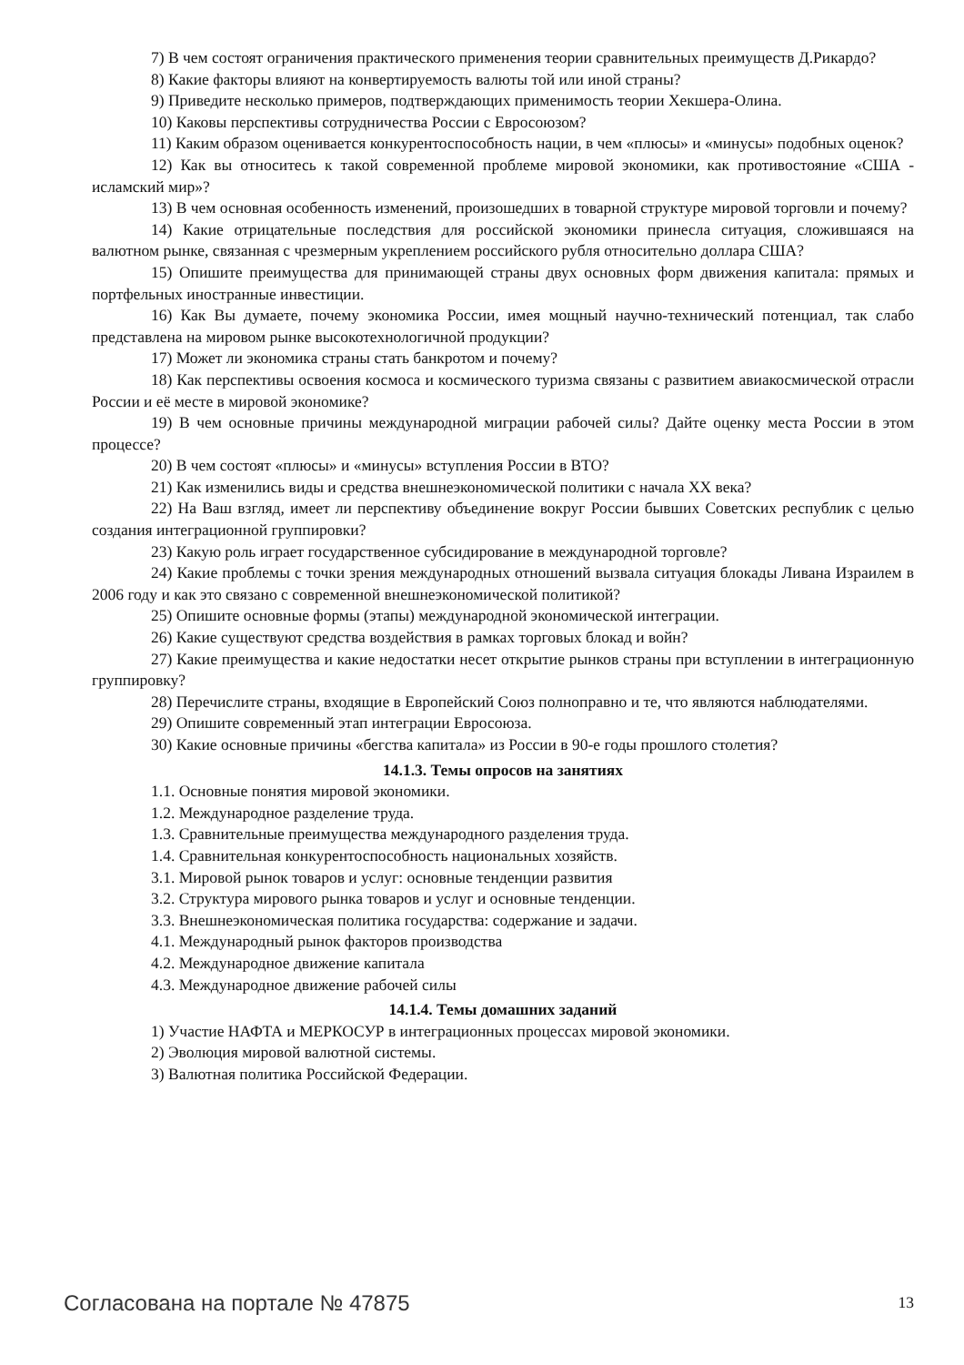7) В чем состоят ограничения практического применения теории сравнительных преимуществ Д.Рикардо?
8) Какие факторы влияют на конвертируемость валюты той или иной страны?
9) Приведите несколько примеров, подтверждающих применимость теории Хекшера-Олина.
10) Каковы перспективы сотрудничества России с Евросоюзом?
11) Каким образом оценивается конкурентоспособность нации, в чем «плюсы» и «минусы» подобных оценок?
12) Как вы относитесь к такой современной проблеме мировой экономики, как противостояние «США - исламский мир»?
13) В чем основная особенность изменений, произошедших в товарной структуре мировой торговли и почему?
14) Какие отрицательные последствия для российской экономики принесла ситуация, сложившаяся на валютном рынке, связанная с чрезмерным укреплением российского рубля относительно доллара США?
15) Опишите преимущества для принимающей страны двух основных форм движения капитала: прямых и портфельных иностранные инвестиции.
16) Как Вы думаете, почему экономика России, имея мощный научно-технический потенциал, так слабо представлена на мировом рынке высокотехнологичной продукции?
17) Может ли экономика страны стать банкротом и почему?
18) Как перспективы освоения космоса и космического туризма связаны с развитием авиакосмической отрасли России и её месте в мировой экономике?
19) В чем основные причины международной миграции рабочей силы? Дайте оценку места России в этом процессе?
20) В чем состоят «плюсы» и «минусы» вступления России в ВТО?
21) Как изменились виды и средства внешнеэкономической политики с начала XX века?
22) На Ваш взгляд, имеет ли перспективу объединение вокруг России бывших Советских республик с целью создания интеграционной группировки?
23) Какую роль играет государственное субсидирование в международной торговле?
24) Какие проблемы с точки зрения международных отношений вызвала ситуация блокады Ливана Израилем в 2006 году и как это связано с современной внешнеэкономической политикой?
25) Опишите основные формы (этапы) международной экономической интеграции.
26) Какие существуют средства воздействия в рамках торговых блокад и войн?
27) Какие преимущества и какие недостатки несет открытие рынков страны при вступлении в интеграционную группировку?
28) Перечислите страны, входящие в Европейский Союз полноправно и те, что являются наблюдателями.
29) Опишите современный этап интеграции Евросоюза.
30) Какие основные причины «бегства капитала» из России в 90-е годы прошлого столетия?
14.1.3. Темы опросов на занятиях
1.1. Основные понятия мировой экономики.
1.2. Международное разделение труда.
1.3. Сравнительные преимущества международного разделения труда.
1.4. Сравнительная конкурентоспособность национальных хозяйств.
3.1. Мировой рынок товаров и услуг: основные тенденции развития
3.2. Структура мирового рынка товаров и услуг и основные тенденции.
3.3. Внешнеэкономическая политика государства: содержание и задачи.
4.1. Международный рынок факторов производства
4.2. Международное движение капитала
4.3. Международное движение рабочей силы
14.1.4. Темы домашних заданий
1) Участие НАФТА и МЕРКОСУР в интеграционных процессах мировой экономики.
2) Эволюция мировой валютной системы.
3) Валютная политика Российской Федерации.
Согласована на портале № 47875 13